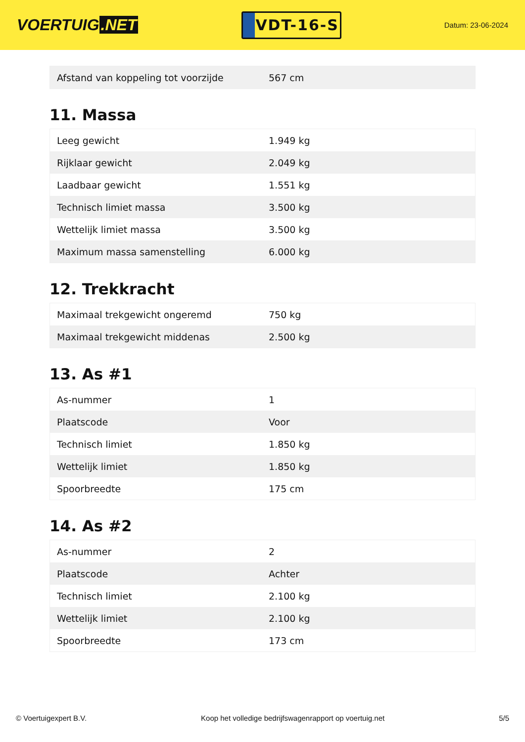VOERTUIG.NET
VDT-16-S
Datum: 23-06-2024
| Afstand van koppeling tot voorzijde | 567 cm |
11. Massa
| Leeg gewicht | 1.949 kg |
| Rijklaar gewicht | 2.049 kg |
| Laadbaar gewicht | 1.551 kg |
| Technisch limiet massa | 3.500 kg |
| Wettelijk limiet massa | 3.500 kg |
| Maximum massa samenstelling | 6.000 kg |
12. Trekkracht
| Maximaal trekgewicht ongeremd | 750 kg |
| Maximaal trekgewicht middenas | 2.500 kg |
13. As #1
| As-nummer | 1 |
| Plaatscode | Voor |
| Technisch limiet | 1.850 kg |
| Wettelijk limiet | 1.850 kg |
| Spoorbreedte | 175 cm |
14. As #2
| As-nummer | 2 |
| Plaatscode | Achter |
| Technisch limiet | 2.100 kg |
| Wettelijk limiet | 2.100 kg |
| Spoorbreedte | 173 cm |
© Voertuigexpert B.V. Koop het volledige bedrijfswagenrapport op voertuig.net 5/5